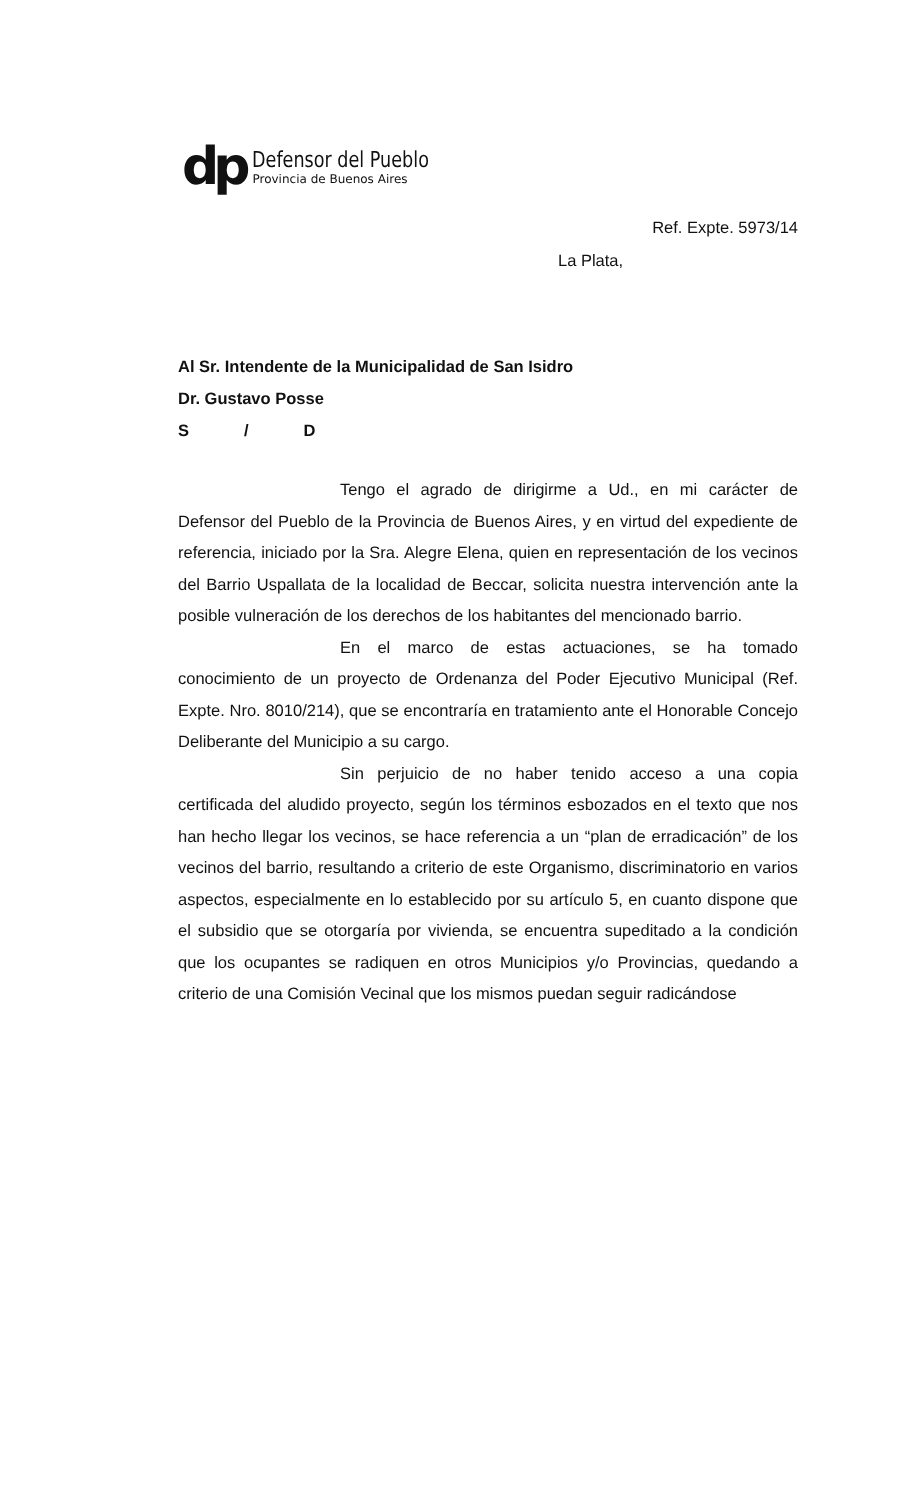dp
Defensor del Pueblo
Provincia de Buenos Aires
Ref. Expte. 5973/14
La Plata,
Al Sr. Intendente de la Municipalidad de San Isidro
Dr. Gustavo Posse
S / D
Tengo el agrado de dirigirme a Ud., en mi carácter de Defensor del Pueblo de la Provincia de Buenos Aires, y en virtud del expediente de referencia, iniciado por la Sra. Alegre Elena, quien en representación de los vecinos del Barrio Uspallata de la localidad de Beccar, solicita nuestra intervención ante la posible vulneración de los derechos de los habitantes del mencionado barrio.
En el marco de estas actuaciones, se ha tomado conocimiento de un proyecto de Ordenanza del Poder Ejecutivo Municipal (Ref. Expte. Nro. 8010/214), que se encontraría en tratamiento ante el Honorable Concejo Deliberante del Municipio a su cargo.
Sin perjuicio de no haber tenido acceso a una copia certificada del aludido proyecto, según los términos esbozados en el texto que nos han hecho llegar los vecinos, se hace referencia a un “plan de erradicación” de los vecinos del barrio, resultando a criterio de este Organismo, discriminatorio en varios aspectos, especialmente en lo establecido por su artículo 5, en cuanto dispone que el subsidio que se otorgaría por vivienda, se encuentra supeditado a la condición que los ocupantes se radiquen en otros Municipios y/o Provincias, quedando a criterio de una Comisión Vecinal que los mismos puedan seguir radicándose